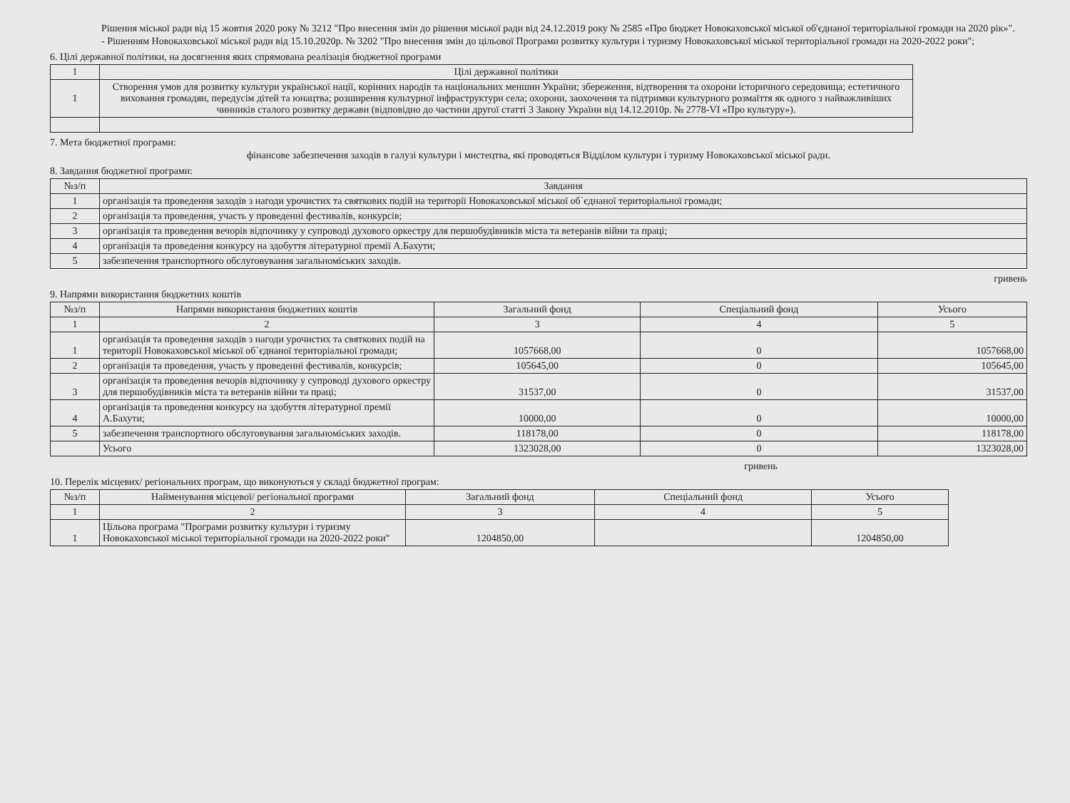Рішення міської ради від 15 жовтня 2020 року № 3212 "Про внесення змін до рішення міської ради від 24.12.2019 року № 2585 «Про бюджет Новокаховської міської об'єднаної територіальної громади на 2020 рік»".
- Рішенням Новокаховської міської ради від 15.10.2020р. № 3202 "Про внесення змін до цільової Програми розвитку культури і туризму Новокаховської міської територіальної громади на 2020-2022 роки";
6. Цілі державної політики, на досягнення яких спрямована реалізація бюджетної програми
| 1 | Цілі державної політики |
| --- | --- |
| 1 | Створення умов для розвитку культури української нації, корінних народів та національних меншин України; збереження, відтворення та охорони історичного середовища; естетичного виховання громадян, передусім дітей та юнацтва; розширення культурної інфраструктури села; охорони, заохочення та підтримки культурного розмаїття як одного з найважливіших чинників сталого розвитку держави (відповідно до частини другої статті 3 Закону України від 14.12.2010р. № 2778-VI «Про культуру»). |
7. Мета бюджетної програми:
фінансове забезпечення заходів в галузі культури і мистецтва, які проводяться Відділом культури і туризму Новокаховської міської ради.
8. Завдання бюджетної програми:
| №з/п | Завдання |
| --- | --- |
| 1 | організація та проведення заходів з нагоди урочистих та святкових подій на території Новокаховської міської об`єднаної територіальної громади; |
| 2 | організація та проведення, участь у проведенні фестивалів, конкурсів; |
| 3 | організація та проведення вечорів відпочинку у супроводі духового оркестру для першобудівників міста та ветеранів війни та праці; |
| 4 | організація та проведення конкурсу на здобуття літературної премії А.Бахути; |
| 5 | забезпечення транспортного обслуговування загальноміських заходів. |
гривень
9. Напрями використання бюджетних коштів
| №з/п | Напрями використання бюджетних коштів | Загальний фонд | Спеціальний фонд | Усього |
| --- | --- | --- | --- | --- |
| 1 | 2 | 3 | 4 | 5 |
| 1 | організація та проведення заходів з нагоди урочистих та святкових подій на території Новокаховської міської об`єднаної територіальної громади; | 1057668,00 | 0 | 1057668,00 |
| 2 | організація та проведення, участь у проведенні фестивалів, конкурсів; | 105645,00 | 0 | 105645,00 |
| 3 | організація та проведення вечорів відпочинку у супроводі духового оркестру для першобудівників міста та ветеранів війни та праці; | 31537,00 | 0 | 31537,00 |
| 4 | організація та проведення конкурсу на здобуття літературної премії А.Бахути; | 10000,00 | 0 | 10000,00 |
| 5 | забезпечення транспортного обслуговування загальноміських заходів. | 118178,00 | 0 | 118178,00 |
| | Усього | 1323028,00 | 0 | 1323028,00 |
гривень
10. Перелік місцевих/ регіональних програм, що виконуються у складі бюджетної програм:
| №з/п | Найменування місцевої/ регіональної програми | Загальний фонд | Спеціальний фонд | Усього |
| --- | --- | --- | --- | --- |
| 1 | 2 | 3 | 4 | 5 |
| 1 | Цільова програма "Програми розвитку культури і туризму Новокаховської міської територіальної громади на 2020-2022 роки" | 1204850,00 | | 1204850,00 |